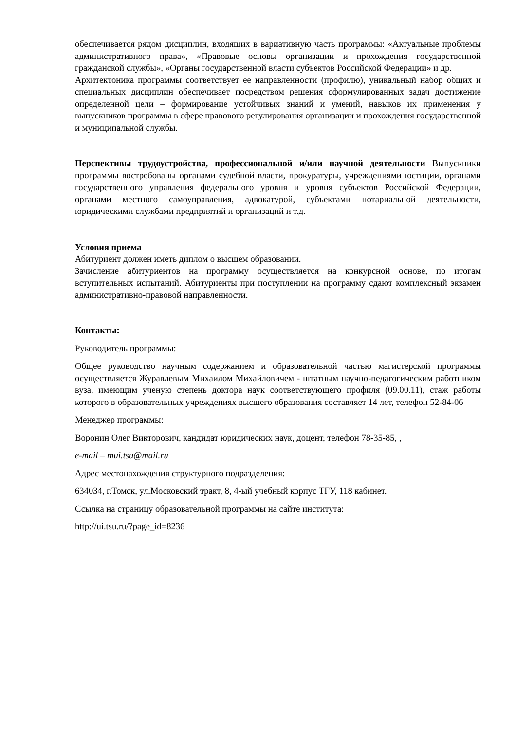обеспечивается рядом дисциплин, входящих в вариативную часть программы: «Актуальные проблемы административного права», «Правовые основы организации и прохождения государственной гражданской службы», «Органы государственной власти субъектов Российской Федерации» и др.
Архитектоника программы соответствует ее направленности (профилю), уникальный набор общих и специальных дисциплин обеспечивает посредством решения сформулированных задач достижение определенной цели – формирование устойчивых знаний и умений, навыков их применения у выпускников программы в сфере правового регулирования организации и прохождения государственной и муниципальной службы.
Перспективы трудоустройства, профессиональной и/или научной деятельности Выпускники программы востребованы органами судебной власти, прокуратуры, учреждениями юстиции, органами государственного управления федерального уровня и уровня субъектов Российской Федерации, органами местного самоуправления, адвокатурой, субъектами нотариальной деятельности, юридическими службами предприятий и организаций и т.д.
Условия приема
Абитуриент должен иметь диплом о высшем образовании.
Зачисление абитуриентов на программу осуществляется на конкурсной основе, по итогам вступительных испытаний. Абитуриенты при поступлении на программу сдают комплексный экзамен административно-правовой направленности.
Контакты:
Руководитель программы:
Общее руководство научным содержанием и образовательной частью магистерской программы осуществляется Журавлевым Михаилом Михайловичем - штатным научно-педагогическим работником вуза, имеющим ученую степень доктора наук соответствующего профиля (09.00.11), стаж работы которого в образовательных учреждениях высшего образования составляет 14 лет, телефон 52-84-06
Менеджер программы:
Воронин Олег Викторович, кандидат юридических наук, доцент, телефон 78-35-85, ,
e-mail – mui.tsu@mail.ru
Адрес местонахождения структурного подразделения:
634034, г.Томск, ул.Московский тракт, 8, 4-ый учебный корпус ТГУ, 118 кабинет.
Ссылка на страницу образовательной программы на сайте института:
http://ui.tsu.ru/?page_id=8236